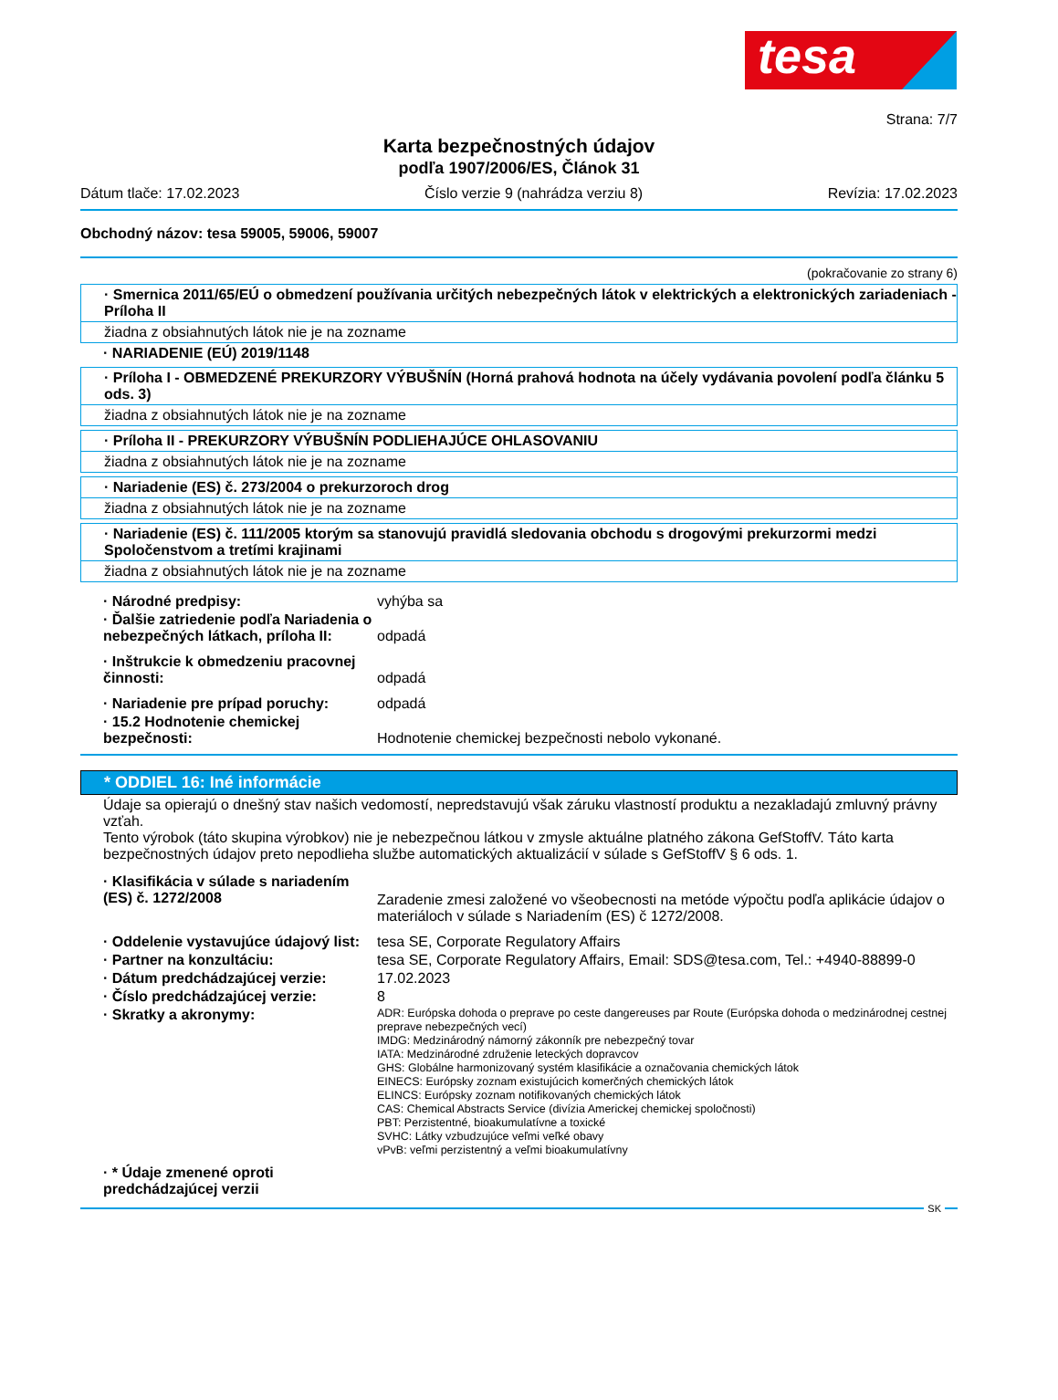tesa
Strana: 7/7
Karta bezpečnostných údajov
podľa 1907/2006/ES, Článok 31
Dátum tlače: 17.02.2023 Číslo verzie 9 (nahrádza verziu 8) Revízia: 17.02.2023
Obchodný názov: tesa 59005, 59006, 59007
(pokračovanie zo strany 6)
· Smernica 2011/65/EÚ o obmedzení používania určitých nebezpečných látok v elektrických a elektronických zariadeniach - Príloha II
žiadna z obsiahnutých látok nie je na zozname
· NARIADENIE (EÚ) 2019/1148
· Príloha I - OBMEDZENÉ PREKURZORY VÝBUŠNÍN (Horná prahová hodnota na účely vydávania povolení podľa článku 5 ods. 3)
žiadna z obsiahnutých látok nie je na zozname
· Príloha II - PREKURZORY VÝBUŠNÍN PODLIEHAJÚCE OHLASOVANIU
žiadna z obsiahnutých látok nie je na zozname
· Nariadenie (ES) č. 273/2004 o prekurzoroch drog
žiadna z obsiahnutých látok nie je na zozname
· Nariadenie (ES) č. 111/2005 ktorým sa stanovujú pravidlá sledovania obchodu s drogovými prekurzormi medzi Spoločenstvom a tretími krajinami
žiadna z obsiahnutých látok nie je na zozname
· Národné predpisy: vyhýba sa
· Ďalšie zatriedenie podľa Nariadenia o nebezpečných látkach, príloha II: odpadá
· Inštrukcie k obmedzeniu pracovnej činnosti: odpadá
· Nariadenie pre prípad poruchy: odpadá
· 15.2 Hodnotenie chemickej bezpečnosti: Hodnotenie chemickej bezpečnosti nebolo vykonané.
* ODDIEL 16: Iné informácie
Údaje sa opierajú o dnešný stav našich vedomostí, nepredstavujú však záruku vlastností produktu a nezakladajú zmluvný právny vzťah.
Tento výrobok (táto skupina výrobkov) nie je nebezpečnou látkou v zmysle aktuálne platného zákona GefStoffV. Táto karta bezpečnostných údajov preto nepodlieha službe automatických aktualizácií v súlade s GefStoffV § 6 ods. 1.
· Klasifikácia v súlade s nariadením (ES) č. 1272/2008 Zaradenie zmesi založené vo všeobecnosti na metóde výpočtu podľa aplikácie údajov o materiáloch v súlade s Nariadením (ES) č 1272/2008.
· Oddelenie vystavujúce údajový list: tesa SE, Corporate Regulatory Affairs
· Partner na konzultáciu: tesa SE, Corporate Regulatory Affairs, Email: SDS@tesa.com, Tel.: +4940-88899-0
· Dátum predchádzajúcej verzie: 17.02.2023
· Číslo predchádzajúcej verzie: 8
· Skratky a akronymy: ADR: Európska dohoda o preprave po ceste dangereuses par Route (Európska dohoda o medzinárodnej cestnej preprave nebezpečných vecí)
IMDG: Medzinárodný námorný zákonník pre nebezpečný tovar
IATA: Medzinárodné združenie leteckých dopravcov
GHS: Globálne harmonizovaný systém klasifikácie a označovania chemických látok
EINECS: Európsky zoznam existujúcich komerčných chemických látok
ELINCS: Európsky zoznam notifikovaných chemických látok
CAS: Chemical Abstracts Service (divízia Americkej chemickej spoločnosti)
PBT: Perzistentné, bioakumulatívne a toxické
SVHC: Látky vzbudzujúce veľmi veľké obavy
vPvB: veľmi perzistentný a veľmi bioakumulatívny
· * Údaje zmenené oproti predchádzajúcej verzii
SK